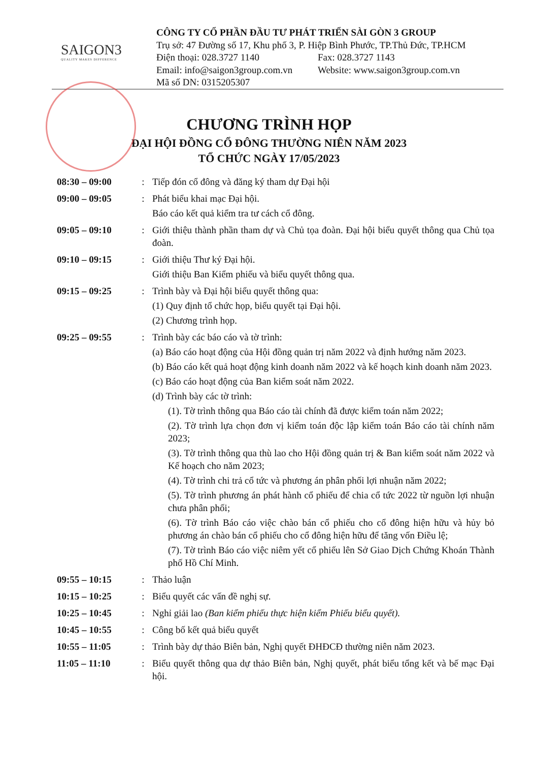SAIGON3
QUALITY MAKES DIFFERENCE
CÔNG TY CỔ PHẦN ĐẦU TƯ PHÁT TRIỂN SÀI GÒN 3 GROUP
Trụ sở: 47 Đường số 17, Khu phố 3, P. Hiệp Bình Phước, TP.Thủ Đức, TP.HCM
Điện thoại: 028.3727 1140 Fax: 028.3727 1143
Email: info@saigon3group.com.vn Website: www.saigon3group.com.vn
Mã số DN: 0315205307
CHƯƠNG TRÌNH HỌP
ĐẠI HỘI ĐỒNG CỔ ĐÔNG THƯỜNG NIÊN NĂM 2023
TỔ CHỨC NGÀY 17/05/2023
| 08:30 – 09:00 | : | Tiếp đón cổ đông và đăng ký tham dự Đại hội |
| 09:00 – 09:05 | : | Phát biểu khai mạc Đại hội. Báo cáo kết quả kiểm tra tư cách cổ đông. |
| 09:05 – 09:10 | : | Giới thiệu thành phần tham dự và Chủ tọa đoàn. Đại hội biểu quyết thông qua Chủ tọa đoàn. |
| 09:10 – 09:15 | : | Giới thiệu Thư ký Đại hội. Giới thiệu Ban Kiểm phiếu và biểu quyết thông qua. |
| 09:15 – 09:25 | : | Trình bày và Đại hội biểu quyết thông qua: (1) Quy định tổ chức họp, biểu quyết tại Đại hội. (2) Chương trình họp. |
| 09:25 – 09:55 | : | Trình bày các báo cáo và tờ trình: (a) Báo cáo hoạt động của Hội đồng quản trị năm 2022 và định hướng năm 2023. (b) Báo cáo kết quả hoạt động kinh doanh năm 2022 và kế hoạch kinh doanh năm 2023. (c) Báo cáo hoạt động của Ban kiểm soát năm 2022. (d) Trình bày các tờ trình: (1). Tờ trình thông qua Báo cáo tài chính đã được kiểm toán năm 2022; (2). Tờ trình lựa chọn đơn vị kiểm toán độc lập kiểm toán Báo cáo tài chính năm 2023; (3). Tờ trình thông qua thù lao cho Hội đồng quản trị & Ban kiểm soát năm 2022 và Kế hoạch cho năm 2023; (4). Tờ trình chi trả cổ tức và phương án phân phối lợi nhuận năm 2022; (5). Tờ trình phương án phát hành cổ phiếu để chia cổ tức 2022 từ nguồn lợi nhuận chưa phân phối; (6). Tờ trình Báo cáo việc chào bán cổ phiếu cho cổ đông hiện hữu và hủy bỏ phương án chào bán cổ phiếu cho cổ đông hiện hữu để tăng vốn Điều lệ; (7). Tờ trình Báo cáo việc niêm yết cổ phiếu lên Sở Giao Dịch Chứng Khoán Thành phố Hồ Chí Minh. |
| 09:55 – 10:15 | : | Thảo luận |
| 10:15 – 10:25 | : | Biểu quyết các vấn đề nghị sự. |
| 10:25 – 10:45 | : | Nghỉ giải lao (Ban kiểm phiếu thực hiện kiểm Phiếu biểu quyết). |
| 10:45 – 10:55 | : | Công bố kết quả biểu quyết |
| 10:55 – 11:05 | : | Trình bày dự thảo Biên bản, Nghị quyết ĐHĐCĐ thường niên năm 2023. |
| 11:05 – 11:10 | : | Biểu quyết thông qua dự thảo Biên bản, Nghị quyết, phát biểu tổng kết và bế mạc Đại hội. |